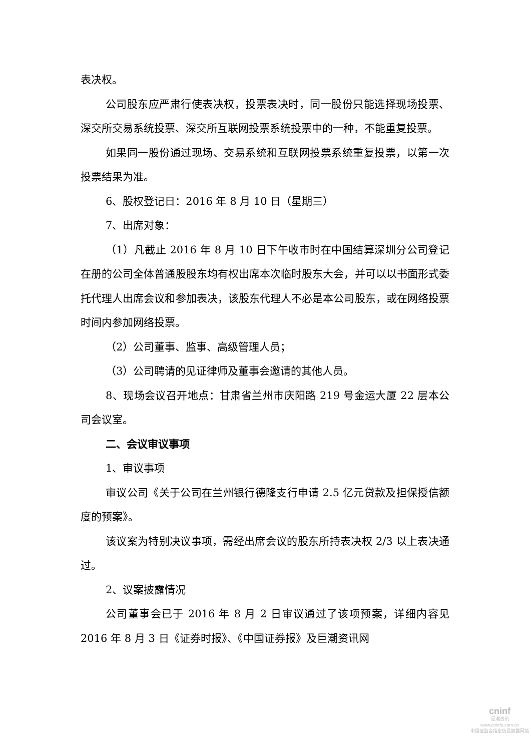表决权。
公司股东应严肃行使表决权，投票表决时，同一股份只能选择现场投票、深交所交易系统投票、深交所互联网投票系统投票中的一种，不能重复投票。
如果同一股份通过现场、交易系统和互联网投票系统重复投票，以第一次投票结果为准。
6、股权登记日：2016 年 8 月 10 日（星期三）
7、出席对象：
（1）凡截止 2016 年 8 月 10 日下午收市时在中国结算深圳分公司登记在册的公司全体普通股股东均有权出席本次临时股东大会，并可以以书面形式委托代理人出席会议和参加表决，该股东代理人不必是本公司股东，或在网络投票时间内参加网络投票。
（2）公司董事、监事、高级管理人员；
（3）公司聘请的见证律师及董事会邀请的其他人员。
8、现场会议召开地点：甘肃省兰州市庆阳路 219 号金运大厦 22 层本公司会议室。
二、会议审议事项
1、审议事项
审议公司《关于公司在兰州银行德隆支行申请 2.5 亿元贷款及担保授信额度的预案》。
该议案为特别决议事项，需经出席会议的股东所持表决权 2/3 以上表决通过。
2、议案披露情况
公司董事会已于 2016 年 8 月 2 日审议通过了该项预案，详细内容见 2016 年 8 月 3 日《证券时报》、《中国证券报》及巨潮资讯网
cninf
巨潮资讯
www.cninfo.com.cn
中国证监会指定信息披露网站